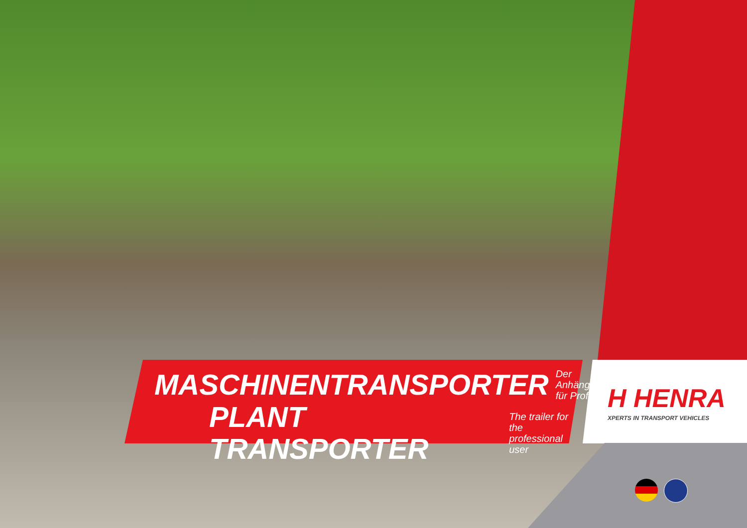MASCHINENTRANSPORTER Der Anhänger
für Profis
PLANT TRANSPORTER The trailer for the
professional user
H HENRA
XPERTS IN TRANSPORT VEHICLES